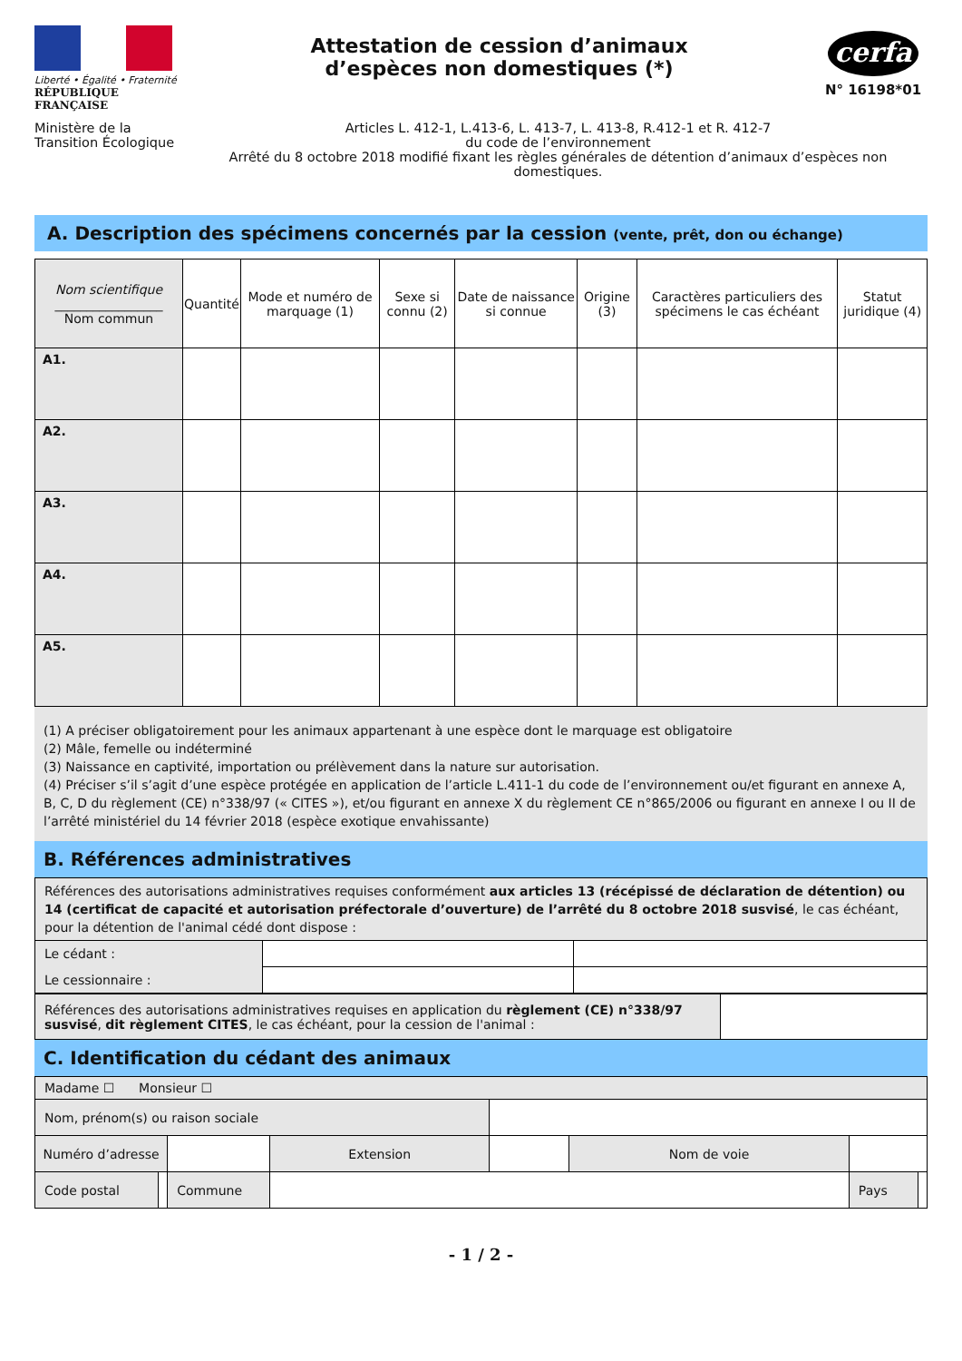Liberté • Égalité • Fraternité
RÉPUBLIQUE FRANÇAISE
Attestation de cession d’animaux
d’espèces non domestiques (*)
cerfa
N° 16198*01
Ministère de la Transition Écologique
Articles L. 412-1, L.413-6, L. 413-7, L. 413-8, R.412-1 et R. 412-7
du code de l’environnement
Arrêté du 8 octobre 2018 modifié fixant les règles générales de détention d’animaux d’espèces non domestiques.
A. Description des spécimens concernés par la cession (vente, prêt, don ou échange)
| Nom scientifique _________________ Nom commun | Quantité | Mode et numéro de marquage (1) | Sexe si connu (2) | Date de naissance si connue | Origine (3) | Caractères particuliers des spécimens le cas échéant | Statut juridique (4) |
| --- | --- | --- | --- | --- | --- | --- | --- |
| A1. | | | | | | | |
| A2. | | | | | | | |
| A3. | | | | | | | |
| A4. | | | | | | | |
| A5. | | | | | | | |
(1) A préciser obligatoirement pour les animaux appartenant à une espèce dont le marquage est obligatoire
(2) Mâle, femelle ou indéterminé
(3) Naissance en captivité, importation ou prélèvement dans la nature sur autorisation.
(4) Préciser s’il s’agit d’une espèce protégée en application de l’article L.411-1 du code de l’environnement ou/et figurant en annexe A, B, C, D du règlement (CE) n°338/97 (« CITES »), et/ou figurant en annexe X du règlement CE n°865/2006 ou figurant en annexe I ou II de l’arrêté ministériel du 14 février 2018 (espèce exotique envahissante)
B. Références administratives
| Références des autorisations administratives requises conformément aux articles 13 (récépissé de déclaration de détention) ou 14 (certificat de capacité et autorisation préfectorale d’ouverture) de l’arrêté du 8 octobre 2018 susvisé , le cas échéant, pour la détention de l'animal cédé dont dispose : | | |
| Le cédant : | | |
| Le cessionnaire : | | |
| Références des autorisations administratives requises en application du règlement (CE) n°338/97 susvisé , dit règlement CITES , le cas échéant, pour la cession de l'animal : | |
C. Identification du cédant des animaux
| Madame ☐ Monsieur ☐ | | | | | | | |
| Nom, prénom(s) ou raison sociale | | | | | | | |
| Numéro d’adresse | | | Extension | | Nom de voie | | |
| Code postal | | Commune | | | | Pays | |
- 1 / 2 -